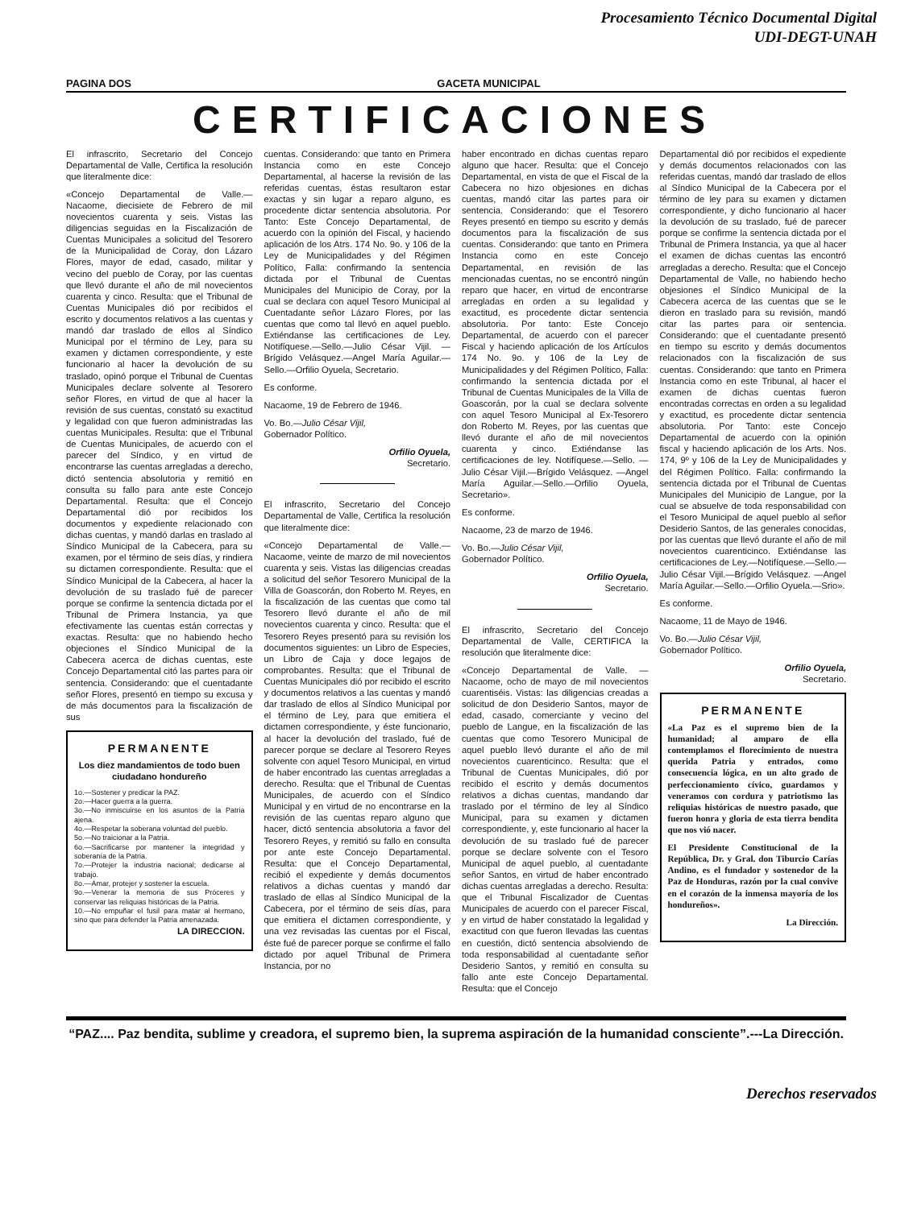Procesamiento Técnico Documental Digital
UDI-DEGT-UNAH
PAGINA DOS GACETA MUNICIPAL
CERTIFICACIONES
El infrascrito, Secretario del Concejo Departamental de Valle, Certifica la resolución que literalmente dice:
«Concejo Departamental de Valle.—Nacaome, diecisiete de Febrero de mil novecientos cuarenta y seis. Vistas las diligencias seguidas en la Fiscalización de Cuentas Municipales a solicitud del Tesorero de la Municipalidad de Coray, don Lázaro Flores, mayor de edad, casado, militar y vecino del pueblo de Coray, por las cuentas que llevó durante el año de mil novecientos cuarenta y cinco. Resulta: que el Tribunal de Cuentas Municipales dió por recibidos el escrito y documentos relativos a las cuentas y mandó dar traslado de ellos al Síndico Municipal por el término de Ley, para su examen y dictamen correspondiente, y este funcionario al hacer la devolución de su traslado, opinó porque el Tribunal de Cuentas Municipales declare solvente al Tesorero señor Flores, en virtud de que al hacer la revisión de sus cuentas, constató su exactitud y legalidad con que fueron administradas las cuentas Municipales. Resulta: que el Tribunal de Cuentas Municipales, de acuerdo con el parecer del Síndico, y en virtud de encontrarse las cuentas arregladas a derecho, dictó sentencia absolutoria y remitió en consulta su fallo para ante este Concejo Departamental. Resulta: que el Concejo Departamental dió por recibidos los documentos y expediente relacionado con dichas cuentas, y mandó darlas en traslado al Síndico Municipal de la Cabecera, para su examen, por el término de seis días, y rindiera su dictamen correspondiente. Resulta: que el Síndico Municipal de la Cabecera, al hacer la devolución de su traslado fué de parecer porque se confirme la sentencia dictada por el Tribunal de Primera Instancia, ya que efectivamente las cuentas están correctas y exactas. Resulta: que no habiendo hecho objeciones el Síndico Municipal de la Cabecera acerca de dichas cuentas, este Concejo Departamental citó las partes para oir sentencia. Considerando: que el cuentadante señor Flores, presentó en tiempo su excusa y de más documentos para la fiscalización de sus
PERMANENTE
Los diez mandamientos de todo buen ciudadano hondureño
1o.—Sostener y predicar la PAZ.
2o.—Hacer guerra a la guerra.
3o.—No inmiscuirse en los asuntos de la Patria ajena.
4o.—Respetar la soberana voluntad del pueblo.
5o.—No traicionar a la Patria.
6o.—Sacrificarse por mantener la integridad y soberanía de la Patria.
7o.—Protejer la industria nacional; dedicarse al trabajo.
8o.—Amar, protejer y sostener la escuela.
9o.—Venerar la memoria de sus Próceres y conservar las reliquias históricas de la Patria.
10.—No empuñar el fusil para matar al hermano, sino que para defender la Patria amenazada.
LA DIRECCION.
cuentas. Considerando: que tanto en Primera Instancia como en este Concejo Departamental, al hacerse la revisión de las referidas cuentas, éstas resultaron estar exactas y sin lugar a reparo alguno, es procedente dictar sentencia absolutoria. Por Tanto: Este Concejo Departamental, de acuerdo con la opinión del Fiscal, y haciendo aplicación de los Atrs. 174 No. 9o. y 106 de la Ley de Municipalidades y del Régimen Político, Falla: confirmando la sentencia dictada por el Tribunal de Cuentas Municipales del Municipio de Coray, por la cual se declara con aquel Tesoro Municipal al Cuentadante señor Lázaro Flores, por las cuentas que como tal llevó en aquel pueblo. Extiéndanse las certificaciones de Ley. Notifíquese.—Sello.—Julio César Vijil. —Brígido Velásquez.—Angel María Aguilar.—Sello.—Orfilio Oyuela, Secretario.
Es conforme.
Nacaome, 19 de Febrero de 1946.
Vo. Bo.—Julio César Vijil,
Gobernador Político.
Orfilio Oyuela,
Secretario.
El infrascrito, Secretario del Concejo Departamental de Valle, Certifica la resolución que literalmente dice:
«Concejo Departamental de Valle.—Nacaome, veinte de marzo de mil novecientos cuarenta y seis. Vistas las diligencias creadas a solicitud del señor Tesorero Municipal de la Villa de Goascorán, don Roberto M. Reyes, en la fiscalización de las cuentas que como tal Tesorero llevó durante el año de mil novecientos cuarenta y cinco. Resulta: que el Tesorero Reyes presentó para su revisión los documentos siguientes: un Libro de Especies, un Libro de Caja y doce legajos de comprobantes. Resulta: que el Tribunal de Cuentas Municipales dió por recibido el escrito y documentos relativos a las cuentas y mandó dar traslado de ellos al Síndico Municipal por el término de Ley, para que emitiera el dictamen correspondiente, y éste funcionario, al hacer la devolución del traslado, fué de parecer porque se declare al Tesorero Reyes solvente con aquel Tesoro Municipal, en virtud de haber encontrado las cuentas arregladas a derecho. Resulta: que el Tribunal de Cuentas Municipales, de acuerdo con el Síndico Municipal y en virtud de no encontrarse en la revisión de las cuentas reparo alguno que hacer, dictó sentencia absolutoria a favor del Tesorero Reyes, y remitió su fallo en consulta por ante este Concejo Departamental. Resulta: que el Concejo Departamental, recibió el expediente y demás documentos relativos a dichas cuentas y mandó dar traslado de ellas al Síndico Municipal de la Cabecera, por el término de seis días, para que emitiera el dictamen correspondiente, y una vez revisadas las cuentas por el Fiscal, éste fué de parecer porque se confirme el fallo dictado por aquel Tribunal de Primera Instancia, por no
haber encontrado en dichas cuentas reparo alguno que hacer. Resulta: que el Concejo Departamental, en vista de que el Fiscal de la Cabecera no hizo objesiones en dichas cuentas, mandó citar las partes para oir sentencia. Considerando: que el Tesorero Reyes presentó en tiempo su escrito y demás documentos para la fiscalización de sus cuentas. Considerando: que tanto en Primera Instancia como en este Concejo Departamental, en revisión de las mencionadas cuentas, no se encontró ningún reparo que hacer, en virtud de encontrarse arregladas en orden a su legalidad y exactitud, es procedente dictar sentencia absolutoria. Por tanto: Este Concejo Departamental, de acuerdo con el parecer Fiscal y haciendo aplicación de los Artículos 174 No. 9o. y 106 de la Ley de Municipalidades y del Régimen Político, Falla: confirmando la sentencia dictada por el Tribunal de Cuentas Municipales de la Villa de Goascorán, por la cual se declara solvente con aquel Tesoro Municipal al Ex-Tesorero don Roberto M. Reyes, por las cuentas que llevó durante el año de mil novecientos cuarenta y cinco. Extiéndanse las certificaciones de ley. Notifíquese.—Sello. —Julio César Vijil.—Brígido Velásquez. —Angel María Aguilar.—Sello.—Orfilio Oyuela, Secretario».
Es conforme.
Nacaome, 23 de marzo de 1946.
Vo. Bo.—Julio César Vijil,
Gobernador Político.
Orfilio Oyuela,
Secretario.
El infrascrito, Secretario del Concejo Departamental de Valle, CERTIFICA la resolución que literalmente dice:
«Concejo Departamental de Valle. —Nacaome, ocho de mayo de mil novecientos cuarentiséis. Vistas: las diligencias creadas a solicitud de don Desiderio Santos, mayor de edad, casado, comerciante y vecino del pueblo de Langue, en la fiscalización de las cuentas que como Tesorero Municipal de aquel pueblo llevó durante el año de mil novecientos cuarenticinco. Resulta: que el Tribunal de Cuentas Municipales, dió por recibido el escrito y demás documentos relativos a dichas cuentas, mandando dar traslado por el término de ley al Síndico Municipal, para su examen y dictamen correspondiente, y, este funcionario al hacer la devolución de su traslado fué de parecer porque se declare solvente con el Tesoro Municipal de aquel pueblo, al cuentadante señor Santos, en virtud de haber encontrado dichas cuentas arregladas a derecho. Resulta: que el Tribunal Fiscalizador de Cuentas Municipales de acuerdo con el parecer Fiscal, y en virtud de haber constatado la legalidad y exactitud con que fueron llevadas las cuentas en cuestión, dictó sentencia absolviendo de toda responsabilidad al cuentadante señor Desiderio Santos, y remitió en consulta su fallo ante este Concejo Departamental. Resulta: que el Concejo
Departamental dió por recibidos el expediente y demás documentos relacionados con las referidas cuentas, mandó dar traslado de ellos al Síndico Municipal de la Cabecera por el término de ley para su examen y dictamen correspondiente, y dicho funcionario al hacer la devolución de su traslado, fué de parecer porque se confirme la sentencia dictada por el Tribunal de Primera Instancia, ya que al hacer el examen de dichas cuentas las encontró arregladas a derecho. Resulta: que el Concejo Departamental de Valle, no habiendo hecho objesiones el Síndico Municipal de la Cabecera acerca de las cuentas que se le dieron en traslado para su revisión, mandó citar las partes para oir sentencia. Considerando: que el cuentadante presentó en tiempo su escrito y demás documentos relacionados con la fiscalización de sus cuentas. Considerando: que tanto en Primera Instancia como en este Tribunal, al hacer el examen de dichas cuentas fueron encontradas correctas en orden a su legalidad y exactitud, es procedente dictar sentencia absolutoria. Por Tanto: este Concejo Departamental de acuerdo con la opinión fiscal y haciendo aplicación de los Arts. Nos. 174, 9º y 106 de la Ley de Municipalidades y del Régimen Político. Falla: confirmando la sentencia dictada por el Tribunal de Cuentas Municipales del Municipio de Langue, por la cual se absuelve de toda responsabilidad con el Tesoro Municipal de aquel pueblo al señor Desiderio Santos, de las generales conocidas, por las cuentas que llevó durante el año de mil novecientos cuarenticinco. Extiéndanse las certificaciones de Ley.—Notifíquese.—Sello.—Julio César Vijil.—Brígido Velásquez. —Angel María Aguilar.—Sello.—Orfilio Oyuela.—Srio».
Es conforme.
Nacaome, 11 de Mayo de 1946.
Vo. Bo.—Julio César Vijil,
Gobernador Político.
Orfilio Oyuela,
Secretario.
PERMANENTE
«La Paz es el supremo bien de la humanidad; al amparo de ella contemplamos el florecimiento de nuestra querida Patria y entrados, como consecuencia lógica, en un alto grado de perfeccionamiento cívico, guardamos y veneramos con cordura y patriotismo las reliquias históricas de nuestro pasado, que fueron honra y gloria de esta tierra bendita que nos vió nacer.
El Presidente Constitucional de la República, Dr. y Gral. don Tiburcio Carías Andino, es el fundador y sostenedor de la Paz de Honduras, razón por la cual convive en el corazón de la inmensa mayoría de los hondureños».
La Dirección.
“PAZ.... Paz bendita, sublime y creadora, el supremo bien, la suprema aspiración de la humanidad consciente”.---La Dirección.
Derechos reservados